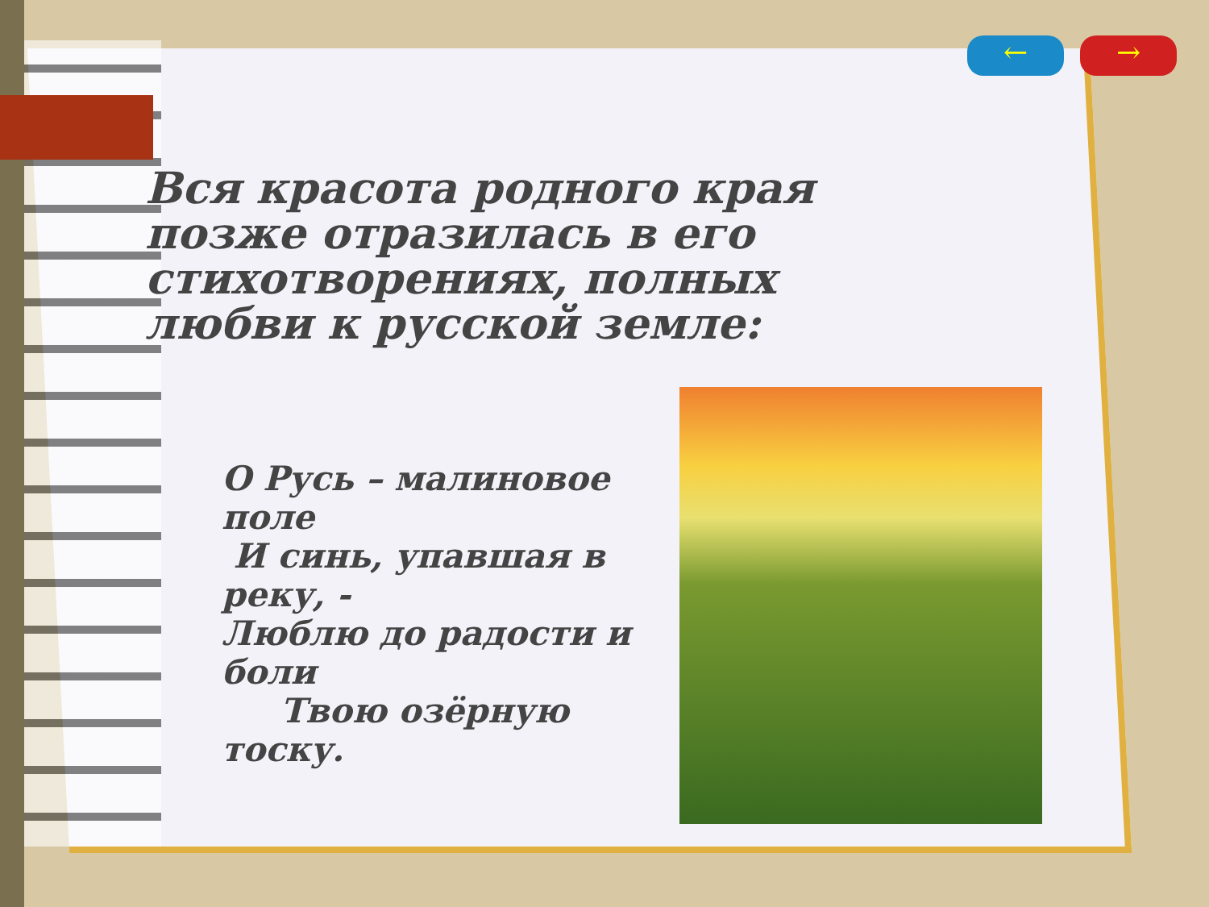← →
Вся красота родного края позже отразилась в его стихотворениях, полных любви к русской земле:
О Русь – малиновое поле
И синь, упавшая в реку, -
Люблю до радости и боли
Твою озёрную тоску.